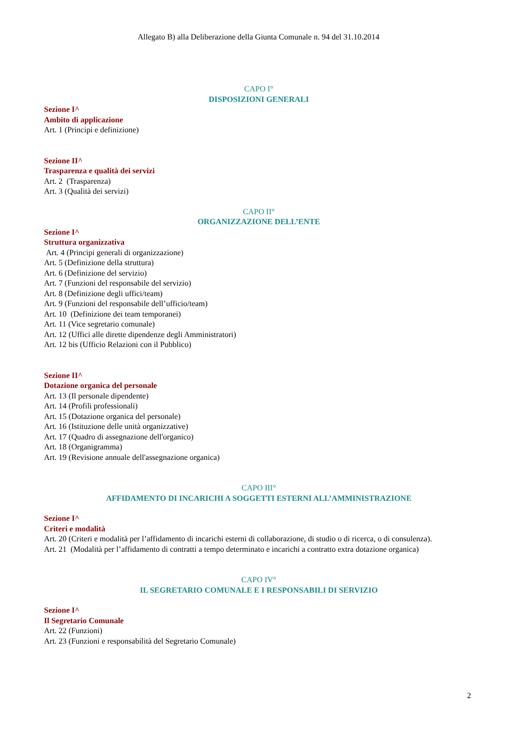Allegato B) alla Deliberazione della Giunta Comunale n. 94 del 31.10.2014
CAPO I°
DISPOSIZIONI GENERALI
Sezione I^
Ambito di applicazione
Art. 1 (Principi e definizione)
Sezione II^
Trasparenza e qualità dei servizi
Art. 2 (Trasparenza)
Art. 3 (Qualità dei servizi)
CAPO II°
ORGANIZZAZIONE DELL’ENTE
Sezione I^
Struttura organizzativa
Art. 4 (Principi generali di organizzazione)
Art. 5 (Definizione della struttura)
Art. 6 (Definizione del servizio)
Art. 7 (Funzioni del responsabile del servizio)
Art. 8 (Definizione degli uffici/team)
Art. 9 (Funzioni del responsabile dell’ufficio/team)
Art. 10 (Definizione dei team temporanei)
Art. 11 (Vice segretario comunale)
Art. 12 (Uffici alle dirette dipendenze degli Amministratori)
Art. 12 bis (Ufficio Relazioni con il Pubblico)
Sezione II^
Dotazione organica del personale
Art. 13 (Il personale dipendente)
Art. 14 (Profili professionali)
Art. 15 (Dotazione organica del personale)
Art. 16 (Istituzione delle unità organizzative)
Art. 17 (Quadro di assegnazione dell'organico)
Art. 18 (Organigramma)
Art. 19 (Revisione annuale dell'assegnazione organica)
CAPO III°
AFFIDAMENTO DI INCARICHI A SOGGETTI ESTERNI ALL’AMMINISTRAZIONE
Sezione I^
Criteri e modalità
Art. 20 (Criteri e modalità per l’affidamento di incarichi esterni di collaborazione, di studio o di ricerca, o di consulenza).
Art. 21 (Modalità per l’affidamento di contratti a tempo determinato e incarichi a contratto extra dotazione organica)
CAPO IV°
IL SEGRETARIO COMUNALE E I RESPONSABILI DI SERVIZIO
Sezione I^
Il Segretario Comunale
Art. 22 (Funzioni)
Art. 23 (Funzioni e responsabilità del Segretario Comunale)
2